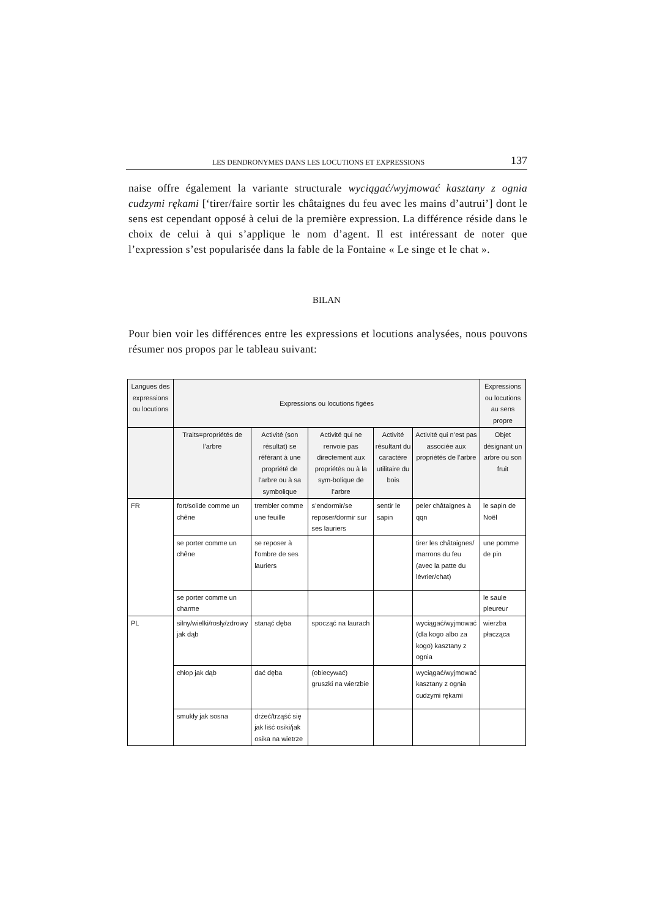LES DENDRONYMES DANS LES LOCUTIONS ET EXPRESSIONS 137
naise offre également la variante structurale wyciągać/wyjmować kasztany z ognia cudzymi rękami [‘tirer/faire sortir les châtaignes du feu avec les mains d’autrui’] dont le sens est cependant opposé à celui de la première expression. La différence réside dans le choix de celui à qui s’applique le nom d’agent. Il est intéressant de noter que l’expression s’est popularisée dans la fable de la Fontaine « Le singe et le chat ».
BILAN
Pour bien voir les différences entre les expressions et locutions analysées, nous pouvons résumer nos propos par le tableau suivant:
| Langues des expressions ou locutions | Expressions ou locutions figées | | | | | Expressions ou locutions au sens propre |
| --- | --- | --- | --- | --- | --- | --- |
| | Traits=propriétés de l’arbre | Activité (son résultat) se référant à une propriété de l’arbre ou à sa symbolique | Activité qui ne renvoie pas directement aux propriétés ou à la sym-bolique de l’arbre | Activité résultant du caractère utilitaire du bois | Activité qui n’est pas associée aux propriétés de l’arbre | Objet désignant un arbre ou son fruit |
| FR | fort/solide comme un chêne | trembler comme une feuille | s’endormir/se reposer/dormir sur ses lauriers | sentir le sapin | peler châtaignes à qqn | le sapin de Noël |
| | se porter comme un chêne | se reposer à l’ombre de ses lauriers | | | tirer les châtaignes/ marrons du feu (avec la patte du lévrier/chat) | une pomme de pin |
| | se porter comme un charme | | | | | le saule pleureur |
| PL | silny/wielki/rosły/zdrowy jak dąb | stanąć dęba | spocząć na laurach | | wyciągać/wyjmować (dla kogo albo za kogo) kasztany z ognia | wierzba płacząca |
| | chłop jak dąb | dać dęba | (obiecywać) gruszki na wierzbie | | wyciągać/wyjmować kasztany z ognia cudzymi rękami | |
| | smukły jak sosna | drżeć/trząść się jak liść osiki/jak osika na wietrze | | | | |